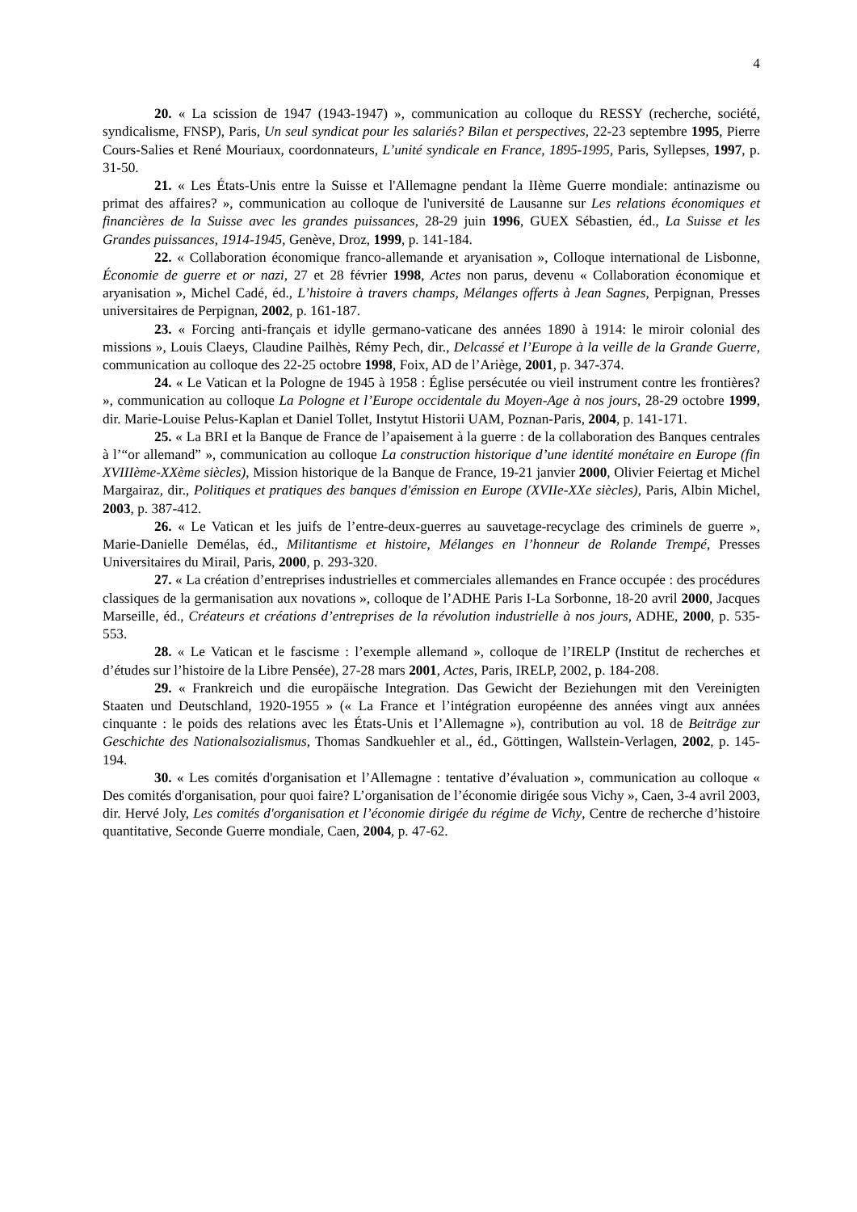4
20. « La scission de 1947 (1943-1947) », communication au colloque du RESSY (recherche, société, syndicalisme, FNSP), Paris, Un seul syndicat pour les salariés? Bilan et perspectives, 22-23 septembre 1995, Pierre Cours-Salies et René Mouriaux, coordonnateurs, L’unité syndicale en France, 1895-1995, Paris, Syllepses, 1997, p. 31-50.
21. « Les États-Unis entre la Suisse et l'Allemagne pendant la IIème Guerre mondiale: antinazisme ou primat des affaires? », communication au colloque de l'université de Lausanne sur Les relations économiques et financières de la Suisse avec les grandes puissances, 28-29 juin 1996, GUEX Sébastien, éd., La Suisse et les Grandes puissances, 1914-1945, Genève, Droz, 1999, p. 141-184.
22. « Collaboration économique franco-allemande et aryanisation », Colloque international de Lisbonne, Économie de guerre et or nazi, 27 et 28 février 1998, Actes non parus, devenu « Collaboration économique et aryanisation », Michel Cadé, éd., L’histoire à travers champs, Mélanges offerts à Jean Sagnes, Perpignan, Presses universitaires de Perpignan, 2002, p. 161-187.
23. « Forcing anti-français et idylle germano-vaticane des années 1890 à 1914: le miroir colonial des missions », Louis Claeys, Claudine Pailhès, Rémy Pech, dir., Delcassé et l’Europe à la veille de la Grande Guerre, communication au colloque des 22-25 octobre 1998, Foix, AD de l’Ariège, 2001, p. 347-374.
24. « Le Vatican et la Pologne de 1945 à 1958 : Église persécutée ou vieil instrument contre les frontières? », communication au colloque La Pologne et l’Europe occidentale du Moyen-Age à nos jours, 28-29 octobre 1999, dir. Marie-Louise Pelus-Kaplan et Daniel Tollet, Instytut Historii UAM, Poznan-Paris, 2004, p. 141-171.
25. « La BRI et la Banque de France de l’apaisement à la guerre : de la collaboration des Banques centrales à l’“or allemand” », communication au colloque La construction historique d’une identité monétaire en Europe (fin XVIIIème-XXème siècles), Mission historique de la Banque de France, 19-21 janvier 2000, Olivier Feiertag et Michel Margairaz, dir., Politiques et pratiques des banques d'émission en Europe (XVIIe-XXe siècles), Paris, Albin Michel, 2003, p. 387-412.
26. « Le Vatican et les juifs de l’entre-deux-guerres au sauvetage-recyclage des criminels de guerre », Marie-Danielle Demélas, éd., Militantisme et histoire, Mélanges en l’honneur de Rolande Trempé, Presses Universitaires du Mirail, Paris, 2000, p. 293-320.
27. « La création d’entreprises industrielles et commerciales allemandes en France occupée : des procédures classiques de la germanisation aux novations », colloque de l’ADHE Paris I-La Sorbonne, 18-20 avril 2000, Jacques Marseille, éd., Créateurs et créations d’entreprises de la révolution industrielle à nos jours, ADHE, 2000, p. 535-553.
28. « Le Vatican et le fascisme : l’exemple allemand », colloque de l’IRELP (Institut de recherches et d’études sur l’histoire de la Libre Pensée), 27-28 mars 2001, Actes, Paris, IRELP, 2002, p. 184-208.
29. « Frankreich und die europäische Integration. Das Gewicht der Beziehungen mit den Vereinigten Staaten und Deutschland, 1920-1955 » (« La France et l’intégration européenne des années vingt aux années cinquante : le poids des relations avec les États-Unis et l’Allemagne »), contribution au vol. 18 de Beiträge zur Geschichte des Nationalsozialismus, Thomas Sandkuehler et al., éd., Göttingen, Wallstein-Verlagen, 2002, p. 145-194.
30. « Les comités d'organisation et l’Allemagne : tentative d’évaluation », communication au colloque « Des comités d'organisation, pour quoi faire? L’organisation de l’économie dirigée sous Vichy », Caen, 3-4 avril 2003, dir. Hervé Joly, Les comités d'organisation et l’économie dirigée du régime de Vichy, Centre de recherche d’histoire quantitative, Seconde Guerre mondiale, Caen, 2004, p. 47-62.